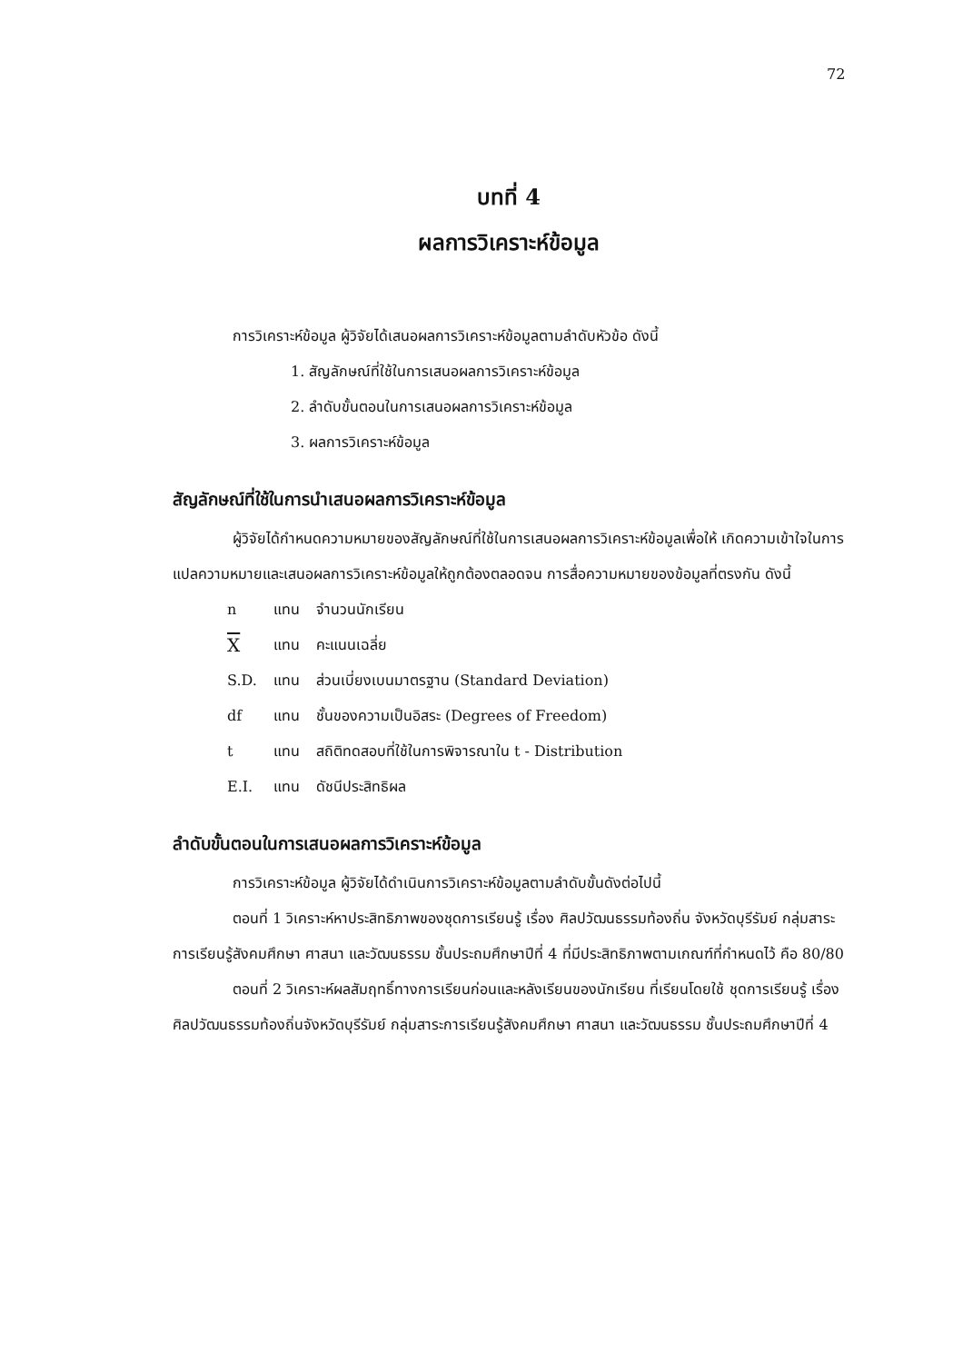72
บทที่ 4
ผลการวิเคราะห์ข้อมูล
การวิเคราะห์ข้อมูล ผู้วิจัยได้เสนอผลการวิเคราะห์ข้อมูลตามลำดับหัวข้อ ดังนี้
1. สัญลักษณ์ที่ใช้ในการเสนอผลการวิเคราะห์ข้อมูล
2. ลำดับขั้นตอนในการเสนอผลการวิเคราะห์ข้อมูล
3. ผลการวิเคราะห์ข้อมูล
สัญลักษณ์ที่ใช้ในการนำเสนอผลการวิเคราะห์ข้อมูล
ผู้วิจัยได้กำหนดความหมายของสัญลักษณ์ที่ใช้ในการเสนอผลการวิเคราะห์ข้อมูลเพื่อให้ เกิดความเข้าใจในการแปลความหมายและเสนอผลการวิเคราะห์ข้อมูลให้ถูกต้องตลอดจน การสื่อความหมายของข้อมูลที่ตรงกัน ดังนี้
| n | แทน | จำนวนนักเรียน |
| X | แทน | คะแนนเฉลี่ย |
| S.D. | แทน | ส่วนเบี่ยงเบนมาตรฐาน (Standard Deviation) |
| df | แทน | ชั้นของความเป็นอิสระ (Degrees of Freedom) |
| t | แทน | สถิติทดสอบที่ใช้ในการพิจารณาใน t - Distribution |
| E.I. | แทน | ดัชนีประสิทธิผล |
ลำดับขั้นตอนในการเสนอผลการวิเคราะห์ข้อมูล
การวิเคราะห์ข้อมูล ผู้วิจัยได้ดำเนินการวิเคราะห์ข้อมูลตามลำดับขั้นดังต่อไปนี้
ตอนที่ 1 วิเคราะห์หาประสิทธิภาพของชุดการเรียนรู้ เรื่อง ศิลปวัฒนธรรมท้องถิ่น จังหวัดบุรีรัมย์ กลุ่มสาระการเรียนรู้สังคมศึกษา ศาสนา และวัฒนธรรม ชั้นประถมศึกษาปีที่ 4 ที่มีประสิทธิภาพตามเกณฑ์ที่กำหนดไว้ คือ 80/80
ตอนที่ 2 วิเคราะห์ผลสัมฤทธิ์ทางการเรียนก่อนและหลังเรียนของนักเรียน ที่เรียนโดยใช้ ชุดการเรียนรู้ เรื่อง ศิลปวัฒนธรรมท้องถิ่นจังหวัดบุรีรัมย์ กลุ่มสาระการเรียนรู้สังคมศึกษา ศาสนา และวัฒนธรรม ชั้นประถมศึกษาปีที่ 4